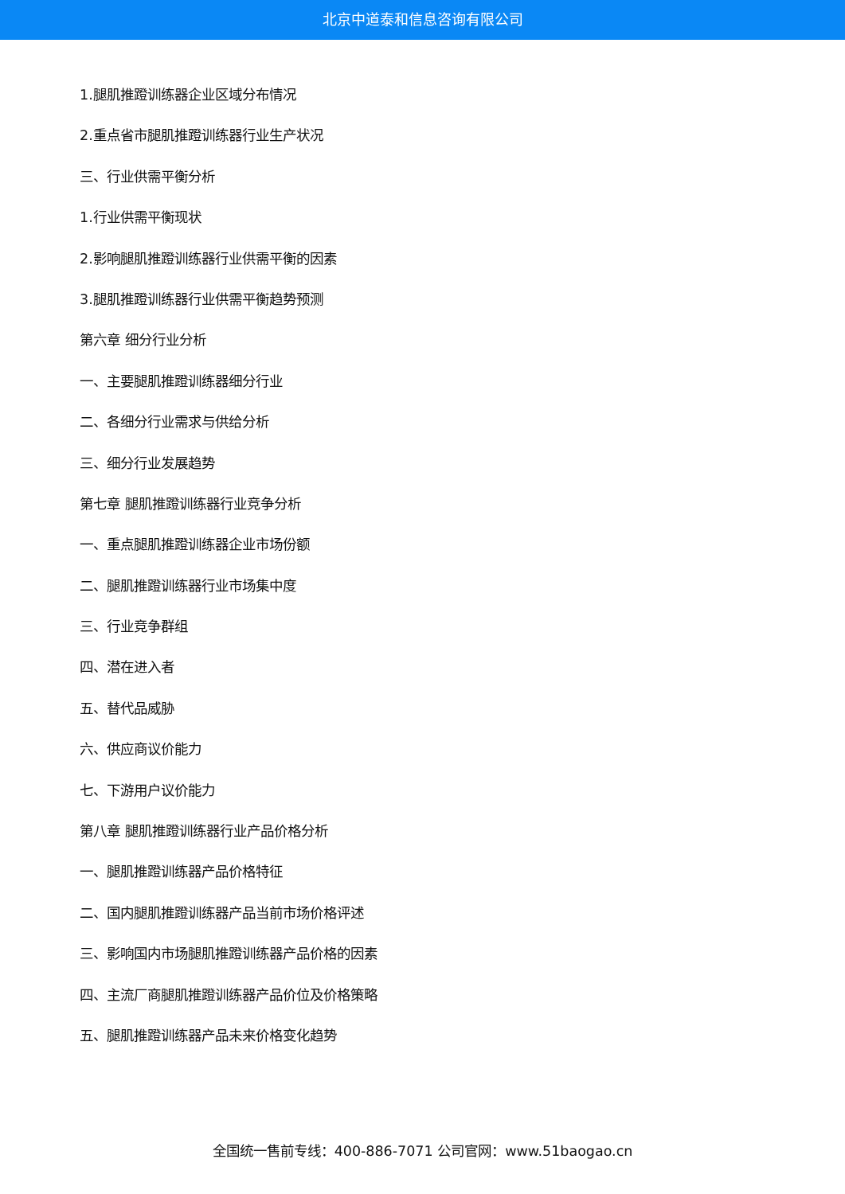北京中道泰和信息咨询有限公司
1.腿肌推蹬训练器企业区域分布情况
2.重点省市腿肌推蹬训练器行业生产状况
三、行业供需平衡分析
1.行业供需平衡现状
2.影响腿肌推蹬训练器行业供需平衡的因素
3.腿肌推蹬训练器行业供需平衡趋势预测
第六章 细分行业分析
一、主要腿肌推蹬训练器细分行业
二、各细分行业需求与供给分析
三、细分行业发展趋势
第七章 腿肌推蹬训练器行业竞争分析
一、重点腿肌推蹬训练器企业市场份额
二、腿肌推蹬训练器行业市场集中度
三、行业竞争群组
四、潜在进入者
五、替代品威胁
六、供应商议价能力
七、下游用户议价能力
第八章 腿肌推蹬训练器行业产品价格分析
一、腿肌推蹬训练器产品价格特征
二、国内腿肌推蹬训练器产品当前市场价格评述
三、影响国内市场腿肌推蹬训练器产品价格的因素
四、主流厂商腿肌推蹬训练器产品价位及价格策略
五、腿肌推蹬训练器产品未来价格变化趋势
全国统一售前专线：400-886-7071 公司官网：www.51baogao.cn